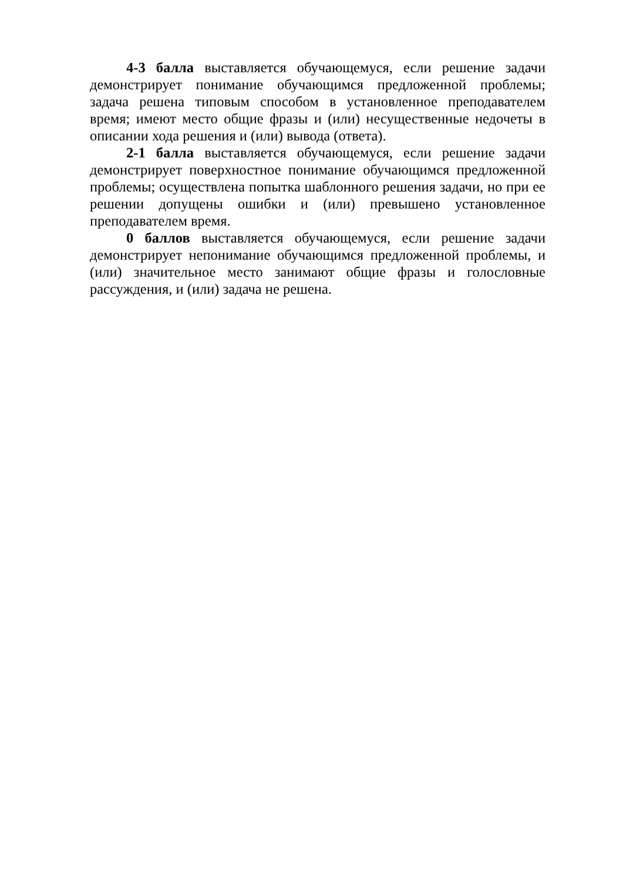4-3 балла выставляется обучающемуся, если решение задачи демонстрирует понимание обучающимся предложенной проблемы; задача решена типовым способом в установленное преподавателем время; имеют место общие фразы и (или) несущественные недочеты в описании хода решения и (или) вывода (ответа).
2-1 балла выставляется обучающемуся, если решение задачи демонстрирует поверхностное понимание обучающимся предложенной проблемы; осуществлена попытка шаблонного решения задачи, но при ее решении допущены ошибки и (или) превышено установленное преподавателем время.
0 баллов выставляется обучающемуся, если решение задачи демонстрирует непонимание обучающимся предложенной проблемы, и (или) значительное место занимают общие фразы и голословные рассуждения, и (или) задача не решена.